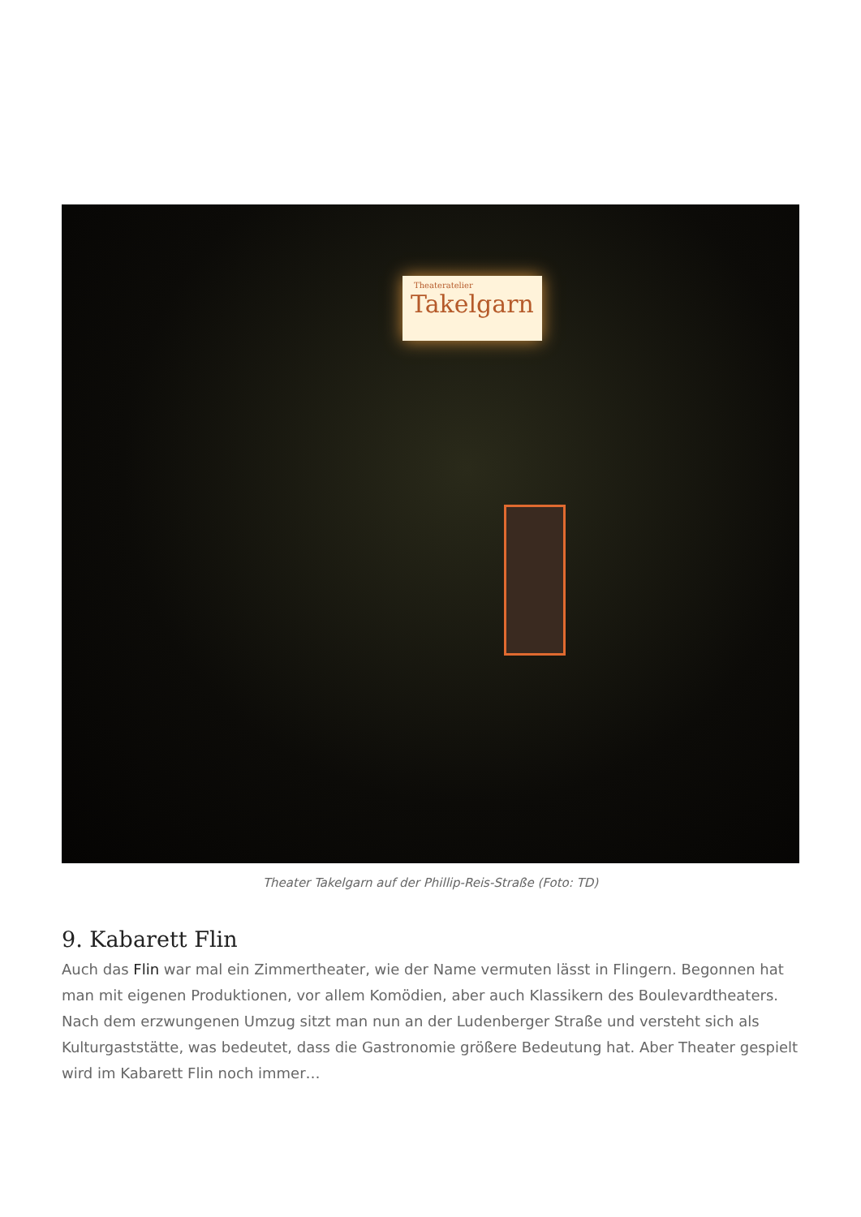Theateratelier
Takelgarn
Theater Takelgarn auf der Phillip-Reis-Straße (Foto: TD)
9. Kabarett Flin
Auch das Flin war mal ein Zimmertheater, wie der Name vermuten lässt in Flingern. Begonnen hat man mit eigenen Produktionen, vor allem Komödien, aber auch Klassikern des Boulevardtheaters. Nach dem erzwungenen Umzug sitzt man nun an der Ludenberger Straße und versteht sich als Kulturgaststätte, was bedeutet, dass die Gastronomie größere Bedeutung hat. Aber Theater gespielt wird im Kabarett Flin noch immer…